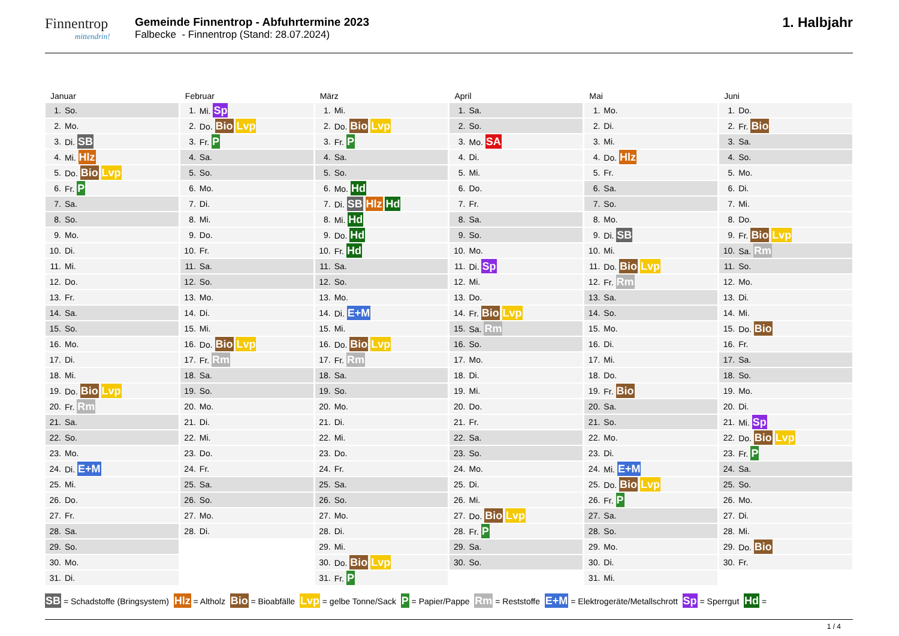Finnentrop
mittendrin!
Gemeinde Finnentrop - Abfuhrtermine 2023
Falbecke - Finnentrop (Stand: 28.07.2024)
1. Halbjahr
Januar
| 1. | So. |
| 2. | Mo. |
| 3. | Di. SB |
| 4. | Mi. Hlz |
| 5. | Do. Bio Lvp |
| 6. | Fr. P |
| 7. | Sa. |
| 8. | So. |
| 9. | Mo. |
| 10. | Di. |
| 11. | Mi. |
| 12. | Do. |
| 13. | Fr. |
| 14. | Sa. |
| 15. | So. |
| 16. | Mo. |
| 17. | Di. |
| 18. | Mi. |
| 19. | Do. Bio Lvp |
| 20. | Fr. Rm |
| 21. | Sa. |
| 22. | So. |
| 23. | Mo. |
| 24. | Di. E+M |
| 25. | Mi. |
| 26. | Do. |
| 27. | Fr. |
| 28. | Sa. |
| 29. | So. |
| 30. | Mo. |
| 31. | Di. |
Februar
| 1. | Mi. Sp |
| 2. | Do. Bio Lvp |
| 3. | Fr. P |
| 4. | Sa. |
| 5. | So. |
| 6. | Mo. |
| 7. | Di. |
| 8. | Mi. |
| 9. | Do. |
| 10. | Fr. |
| 11. | Sa. |
| 12. | So. |
| 13. | Mo. |
| 14. | Di. |
| 15. | Mi. |
| 16. | Do. Bio Lvp |
| 17. | Fr. Rm |
| 18. | Sa. |
| 19. | So. |
| 20. | Mo. |
| 21. | Di. |
| 22. | Mi. |
| 23. | Do. |
| 24. | Fr. |
| 25. | Sa. |
| 26. | So. |
| 27. | Mo. |
| 28. | Di. |
März
| 1. | Mi. |
| 2. | Do. Bio Lvp |
| 3. | Fr. P |
| 4. | Sa. |
| 5. | So. |
| 6. | Mo. Hd |
| 7. | Di. SB Hlz Hd |
| 8. | Mi. Hd |
| 9. | Do. Hd |
| 10. | Fr. Hd |
| 11. | Sa. |
| 12. | So. |
| 13. | Mo. |
| 14. | Di. E+M |
| 15. | Mi. |
| 16. | Do. Bio Lvp |
| 17. | Fr. Rm |
| 18. | Sa. |
| 19. | So. |
| 20. | Mo. |
| 21. | Di. |
| 22. | Mi. |
| 23. | Do. |
| 24. | Fr. |
| 25. | Sa. |
| 26. | So. |
| 27. | Mo. |
| 28. | Di. |
| 29. | Mi. |
| 30. | Do. Bio Lvp |
| 31. | Fr. P |
April
| 1. | Sa. |
| 2. | So. |
| 3. | Mo. SA |
| 4. | Di. |
| 5. | Mi. |
| 6. | Do. |
| 7. | Fr. |
| 8. | Sa. |
| 9. | So. |
| 10. | Mo. |
| 11. | Di. Sp |
| 12. | Mi. |
| 13. | Do. |
| 14. | Fr. Bio Lvp |
| 15. | Sa. Rm |
| 16. | So. |
| 17. | Mo. |
| 18. | Di. |
| 19. | Mi. |
| 20. | Do. |
| 21. | Fr. |
| 22. | Sa. |
| 23. | So. |
| 24. | Mo. |
| 25. | Di. |
| 26. | Mi. |
| 27. | Do. Bio Lvp |
| 28. | Fr. P |
| 29. | Sa. |
| 30. | So. |
Mai
| 1. | Mo. |
| 2. | Di. |
| 3. | Mi. |
| 4. | Do. Hlz |
| 5. | Fr. |
| 6. | Sa. |
| 7. | So. |
| 8. | Mo. |
| 9. | Di. SB |
| 10. | Mi. |
| 11. | Do. Bio Lvp |
| 12. | Fr. Rm |
| 13. | Sa. |
| 14. | So. |
| 15. | Mo. |
| 16. | Di. |
| 17. | Mi. |
| 18. | Do. |
| 19. | Fr. Bio |
| 20. | Sa. |
| 21. | So. |
| 22. | Mo. |
| 23. | Di. |
| 24. | Mi. E+M |
| 25. | Do. Bio Lvp |
| 26. | Fr. P |
| 27. | Sa. |
| 28. | So. |
| 29. | Mo. |
| 30. | Di. |
| 31. | Mi. |
Juni
| 1. | Do. |
| 2. | Fr. Bio |
| 3. | Sa. |
| 4. | So. |
| 5. | Mo. |
| 6. | Di. |
| 7. | Mi. |
| 8. | Do. |
| 9. | Fr. Bio Lvp |
| 10. | Sa. Rm |
| 11. | So. |
| 12. | Mo. |
| 13. | Di. |
| 14. | Mi. |
| 15. | Do. Bio |
| 16. | Fr. |
| 17. | Sa. |
| 18. | So. |
| 19. | Mo. |
| 20. | Di. |
| 21. | Mi. Sp |
| 22. | Do. Bio Lvp |
| 23. | Fr. P |
| 24. | Sa. |
| 25. | So. |
| 26. | Mo. |
| 27. | Di. |
| 28. | Mi. |
| 29. | Do. Bio |
| 30. | Fr. |
SB = Schadstoffe (Bringsystem) Hlz = Altholz Bio = Bioabfälle Lvp = gelbe Tonne/Sack P = Papier/Pappe Rm = Reststoffe E+M = Elektrogeräte/Metallschrott Sp = Sperrgut Hd =
1 / 4